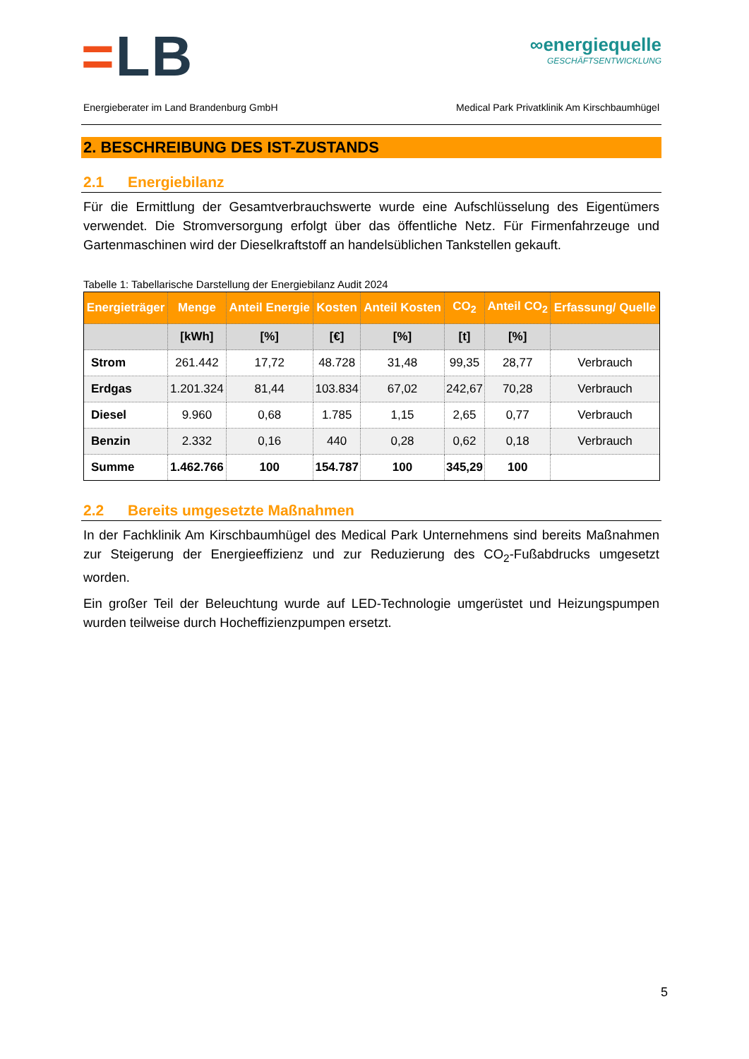=LB
∞energiequelle
GESCHÄFTSENTWICKLUNG
Energieberater im Land Brandenburg GmbH Medical Park Privatklinik Am Kirschbaumhügel
2. BESCHREIBUNG DES IST-ZUSTANDS
2.1 Energiebilanz
Für die Ermittlung der Gesamtverbrauchswerte wurde eine Aufschlüsselung des Eigentümers verwendet. Die Stromversorgung erfolgt über das öffentliche Netz. Für Firmenfahrzeuge und Gartenmaschinen wird der Dieselkraftstoff an handelsüblichen Tankstellen gekauft.
Tabelle 1: Tabellarische Darstellung der Energiebilanz Audit 2024
| Energieträger | Menge | Anteil Energie | Kosten | Anteil Kosten | CO<sub>2</sub> | Anteil CO<sub>2</sub> | Erfassung/ Quelle |
| --- | --- | --- | --- | --- | --- | --- | --- |
| | [kWh] | [%] | [€] | [%] | [t] | [%] | |
| Strom | 261.442 | 17,72 | 48.728 | 31,48 | 99,35 | 28,77 | Verbrauch |
| Erdgas | 1.201.324 | 81,44 | 103.834 | 67,02 | 242,67 | 70,28 | Verbrauch |
| Diesel | 9.960 | 0,68 | 1.785 | 1,15 | 2,65 | 0,77 | Verbrauch |
| Benzin | 2.332 | 0,16 | 440 | 0,28 | 0,62 | 0,18 | Verbrauch |
| Summe | 1.462.766 | 100 | 154.787 | 100 | 345,29 | 100 | |
2.2 Bereits umgesetzte Maßnahmen
In der Fachklinik Am Kirschbaumhügel des Medical Park Unternehmens sind bereits Maßnahmen zur Steigerung der Energieeffizienz und zur Reduzierung des CO<sub>2</sub>-Fußabdrucks umgesetzt worden.
Ein großer Teil der Beleuchtung wurde auf LED-Technologie umgerüstet und Heizungspumpen wurden teilweise durch Hocheffizienzpumpen ersetzt.
5